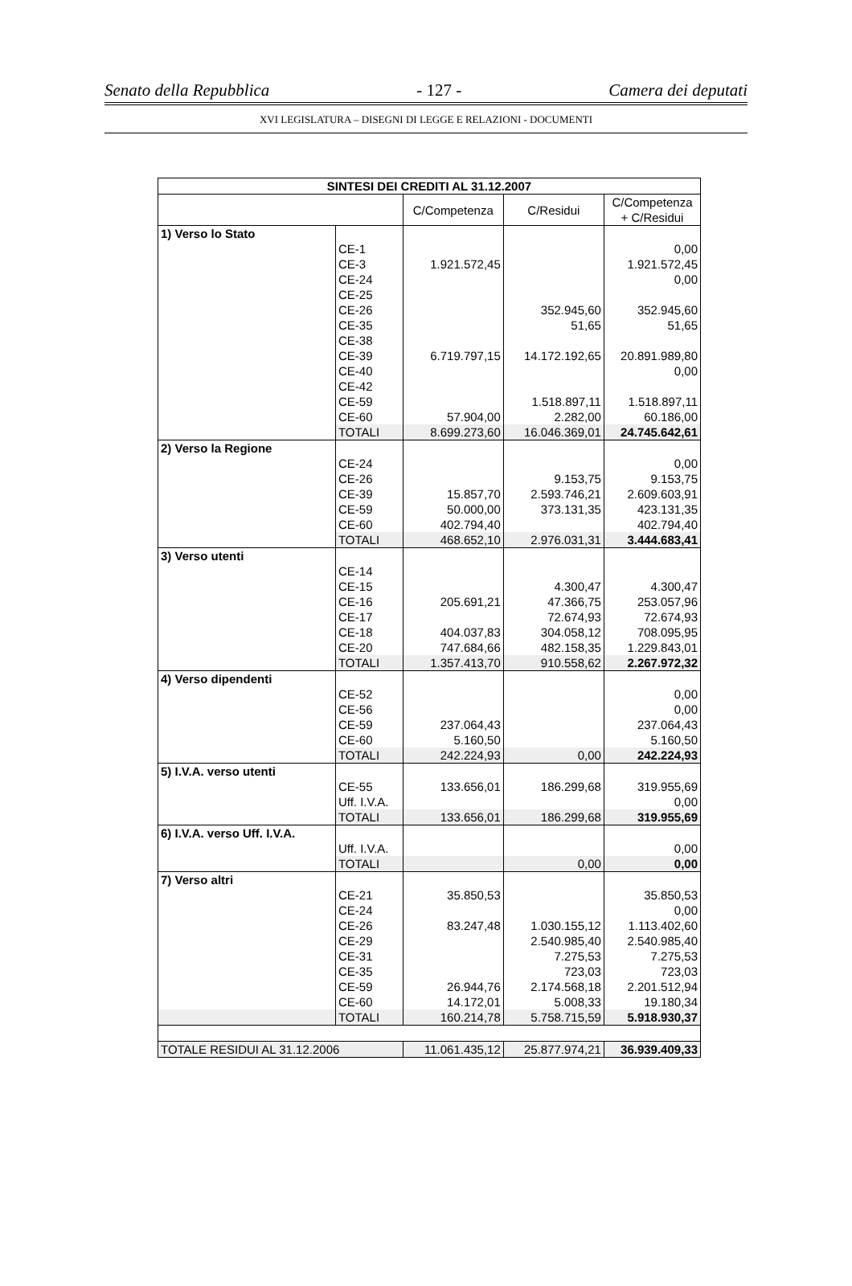Senato della Repubblica - 127 - Camera dei deputati
XVI LEGISLATURA – DISEGNI DI LEGGE E RELAZIONI - DOCUMENTI
| SINTESI DEI CREDITI AL 31.12.2007 | | | | |
| --- | --- | --- | --- | --- |
| | | C/Competenza | C/Residui | C/Competenza + C/Residui |
| 1) Verso lo Stato | | | | |
| | CE-1 | | | 0,00 |
| | CE-3 | 1.921.572,45 | | 1.921.572,45 |
| | CE-24 | | | 0,00 |
| | CE-25 | | | |
| | CE-26 | | 352.945,60 | 352.945,60 |
| | CE-35 | | 51,65 | 51,65 |
| | CE-38 | | | |
| | CE-39 | 6.719.797,15 | 14.172.192,65 | 20.891.989,80 |
| | CE-40 | | | 0,00 |
| | CE-42 | | | |
| | CE-59 | | 1.518.897,11 | 1.518.897,11 |
| | CE-60 | 57.904,00 | 2.282,00 | 60.186,00 |
| | TOTALI | 8.699.273,60 | 16.046.369,01 | 24.745.642,61 |
| 2) Verso la Regione | | | | |
| | CE-24 | | | 0,00 |
| | CE-26 | | 9.153,75 | 9.153,75 |
| | CE-39 | 15.857,70 | 2.593.746,21 | 2.609.603,91 |
| | CE-59 | 50.000,00 | 373.131,35 | 423.131,35 |
| | CE-60 | 402.794,40 | | 402.794,40 |
| | TOTALI | 468.652,10 | 2.976.031,31 | 3.444.683,41 |
| 3) Verso utenti | | | | |
| | CE-14 | | | |
| | CE-15 | | 4.300,47 | 4.300,47 |
| | CE-16 | 205.691,21 | 47.366,75 | 253.057,96 |
| | CE-17 | | 72.674,93 | 72.674,93 |
| | CE-18 | 404.037,83 | 304.058,12 | 708.095,95 |
| | CE-20 | 747.684,66 | 482.158,35 | 1.229.843,01 |
| | TOTALI | 1.357.413,70 | 910.558,62 | 2.267.972,32 |
| 4) Verso dipendenti | | | | |
| | CE-52 | | | 0,00 |
| | CE-56 | | | 0,00 |
| | CE-59 | 237.064,43 | | 237.064,43 |
| | CE-60 | 5.160,50 | | 5.160,50 |
| | TOTALI | 242.224,93 | 0,00 | 242.224,93 |
| 5) I.V.A. verso utenti | | | | |
| | CE-55 | 133.656,01 | 186.299,68 | 319.955,69 |
| | Uff. I.V.A. | | | 0,00 |
| | TOTALI | 133.656,01 | 186.299,68 | 319.955,69 |
| 6) I.V.A. verso Uff. I.V.A. | | | | |
| | Uff. I.V.A. | | | 0,00 |
| | TOTALI | | 0,00 | 0,00 |
| 7) Verso altri | | | | |
| | CE-21 | 35.850,53 | | 35.850,53 |
| | CE-24 | | | 0,00 |
| | CE-26 | 83.247,48 | 1.030.155,12 | 1.113.402,60 |
| | CE-29 | | 2.540.985,40 | 2.540.985,40 |
| | CE-31 | | 7.275,53 | 7.275,53 |
| | CE-35 | | 723,03 | 723,03 |
| | CE-59 | 26.944,76 | 2.174.568,18 | 2.201.512,94 |
| | CE-60 | 14.172,01 | 5.008,33 | 19.180,34 |
| | TOTALI | 160.214,78 | 5.758.715,59 | 5.918.930,37 |
| TOTALE RESIDUI AL 31.12.2006 | | 11.061.435,12 | 25.877.974,21 | 36.939.409,33 |